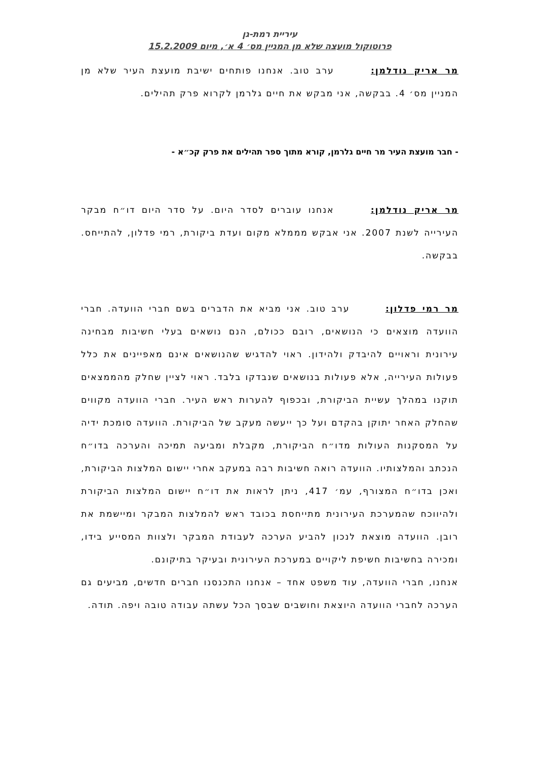עיריית רמת-גן
פרוטוקול מועצה שלא מן המניין מס׳ 4 א׳, מיום 15.2.2009
מר אריק נודלמן: ערב טוב. אנחנו פותחים ישיבת מועצת העיר שלא מן המניין מס׳ 4. בבקשה, אני מבקש את חיים גלרמן לקרוא פרק תהילים.
- חבר מועצת העיר מר חיים גלרמן, קורא מתוך ספר תהילים את פרק קכ״א -
מר אריק נודלמן: אנחנו עוברים לסדר היום. על סדר היום דו״ח מבקר העירייה לשנת 2007. אני אבקש מממלא מקום ועדת ביקורת, רמי פדלון, להתייחס. בבקשה.
מר רמי פדלון: ערב טוב. אני מביא את הדברים בשם חברי הוועדה. חברי הוועדה מוצאים כי הנושאים, רובם ככולם, הנם נושאים בעלי חשיבות מבחינה עירונית וראויים להיבדק ולהידון. ראוי להדגיש שהנושאים אינם מאפיינים את כלל פעולות העירייה, אלא פעולות בנושאים שנבדקו בלבד. ראוי לציין שחלק מהממצאים תוקנו במהלך עשיית הביקורת, ובכפוף להערות ראש העיר. חברי הוועדה מקווים שהחלק האחר יתוקן בהקדם ועל כך ייעשה מעקב של הביקורת. הוועדה סומכת ידיה על המסקנות העולות מדו״ח הביקורת, מקבלת ומביעה תמיכה והערכה בדו״ח הנכתב והמלצותיו. הוועדה רואה חשיבות רבה במעקב אחרי יישום המלצות הביקורת, ואכן בדו״ח המצורף, עמ׳ 417, ניתן לראות את דו״ח יישום המלצות הביקורת ולהיווכח שהמערכת העירונית מתייחסת בכובד ראש להמלצות המבקר ומיישמת את רובן. הוועדה מוצאת לנכון להביע הערכה לעבודת המבקר ולצוות המסייע בידו, ומכירה בחשיבות חשיפת ליקויים במערכת העירונית ובעיקר בתיקונם.
אנחנו, חברי הוועדה, עוד משפט אחד – אנחנו התכנסנו חברים חדשים, מביעים גם הערכה לחברי הוועדה היוצאת וחושבים שבסך הכל עשתה עבודה טובה ויפה. תודה.